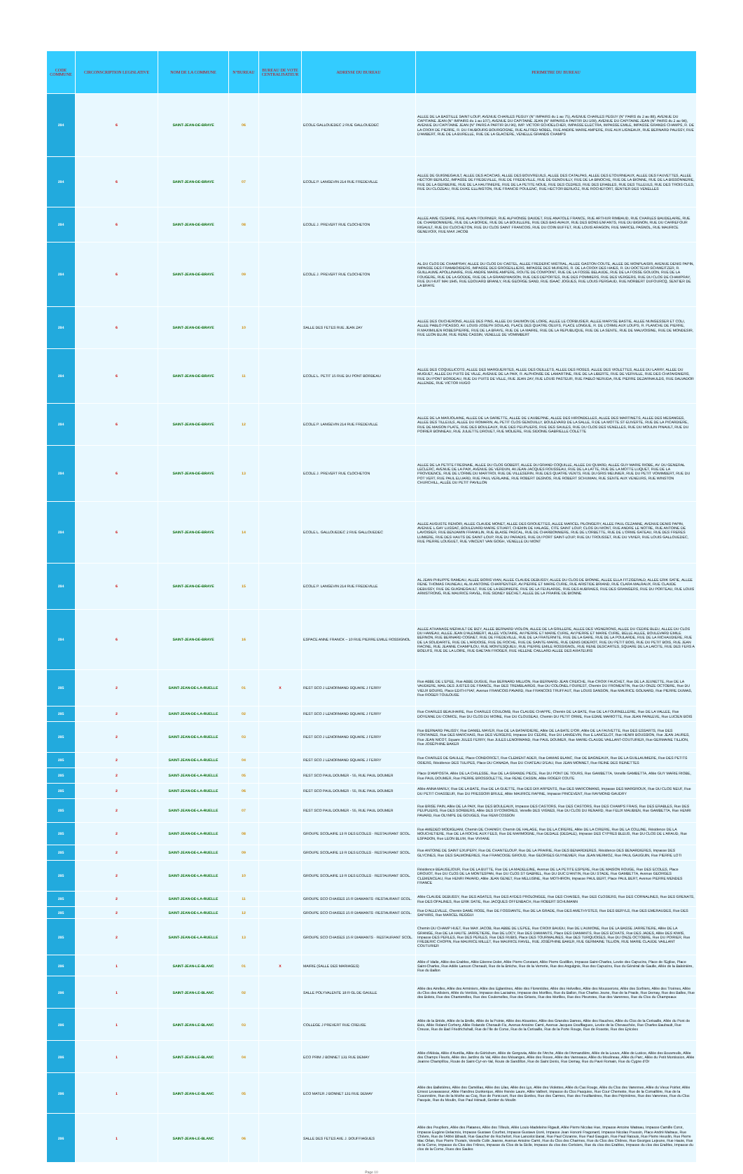| CODE COMMUNE | CIRCONSCRIPTION LEGISLATIVE | NOM DE LA COMMUNE | N°BUREAU | BUREAU DE VOTE CENTRALISATEUR | ADRESSE DU BUREAU | PERIMETRE DU BUREAU |
| --- | --- | --- | --- | --- | --- | --- |
| 284 | 6 | SAINT-JEAN-DE-BRAYE | 06 | | ECOLE GALLOUEDEC 2 RUE GALLOUEDEC | ALLEE DE LA BASTILLE SAINT-LOUP, AVENUE CHARLES PEGUY (N° IMPAIRS du 1 au 75), AVENUE CHARLES PEGUY (N° PAIRS du 2 au 88), AVENUE DU CAPITAINE JEAN (N° IMPAIRS du 1 au 107), AVENUE DU CAPITAINE JEAN (N° IMPAIRS A PARTIR DU 109), AVENUE DU CAPITAINE JEAN (N° PAIRS du 2 au 94), AVENUE DU CAPITAINE JEAN (N° PAIRS A PARTIR DU 96), IMP. VICTOR SCHOELCHER, IMPASSE ELECTRA, IMPASSE EMILE, IMPASSE GRANDS CHAMPS, R. DE LA CROIX DE PIERRE, R. DU FAUBOURG BOURGOGNE, RUE ALFRED NOBEL, RUE ANDRE MARIE AMPERE, RUE AUX LIGNEAUX, RUE BERNARD PALISSY, RUE D'AMBERT, RUE DE LA BURELLE, RUE DE LA GLACIERE, VENELLE GRANDS CHAMPS |
| 284 | 6 | SAINT-JEAN-DE-BRAYE | 07 | | ECOLE P. LANGEVIN 214 RUE FREDEVILLE | ALLEE DE GUIGNEGAULT, ALLEE DES ACACIAS, ALLEE DES BOUVREUILS, ALLEE DES CATALPAS, ALLEE DES ETOURNEAUX, ALLEE DES FAUVETTES, ALLEE HECTOR BERLIOZ, IMPASSE DE FREDEVILLE, RUE DE FREDEVILLE, RUE DE GENOUILLY, RUE DE LA BINOCHE, RUE DE LA BIONNE, RUE DE LA BISSONNERIE, RUE DE LA GERBERIE, RUE DE LA HAUTINIERE, RUE DE LA PETITE NOUE, RUE DES CEDRES, RUE DES ERABLES, RUE DES TILLEULS, RUE DES TROIS CLES, RUE DU CLOZEAU, RUE DUKE ELLINGTON, RUE FRANCIS POULENC, RUE HECTOR BERLIOZ, RUE ROCHEFORT, SENTIER DES VENELLES |
| 284 | 6 | SAINT-JEAN-DE-BRAYE | 08 | | ECOLE J. PREVERT RUE CLOCHETON | ALLEE AIME CESAIRE, RUE ALAIN FOURNIER, RUE ALPHONSE DAUDET, RUE ANATOLE FRANCE, RUE ARTHUR RIMBAUD, RUE CHARLES BAUDELAIRE, RUE DE CHARBONNIERE, RUE DE LA BORDE, RUE DE LA BOUILLERE, RUE DES BAS AVAUX, RUE DES BONS ENFANTS, RUE DU BIGNON, RUE DU CARREFOUR RIGAULT, RUE DU CLOCHETON, RUE DU CLOS SAINT FRANCOIS, RUE DU COIN BUFFET, RUE LOUIS ARAGON, RUE MARCEL PAGNOL, RUE MAURICE GENEVOIX, RUE MAX JACOB |
| 284 | 6 | SAINT-JEAN-DE-BRAYE | 09 | | ECOLE J. PREVERT RUE CLOCHETON | AL.DU CLOS DE CHAMPRAY, ALLEE DU CLOS DU CASTEL, ALLEE FREDERIC MISTRAL, ALLEE GASTON COUTE, ALLEE DE MONPLAISIR, AVENUE DENIS PAPIN, IMPASSE DES FRAMBOISIERS, IMPASSE DES GROSEILLIERS, IMPASSE DES MURIERS, R. DE LA CROIX DES HAIES, R. DU DOCTEUR SCHWEITZER, R. GUILLAUME APOLLINAIRE, RUE ANDRE MARIE AMPERE, ROUTE DE COMPOINT, RUE DE LA FOSSE BELAUDE, RUE DE LA FOSSE GOUJON, RUE DE LA FOUGERE, RUE DE LA GODDE, RUE DE LA GRAND'MAISON, RUE DES DEPORTES, RUE DES POMMIERS, RUE DES VERGERS, RUE DU CLOS DE CHAMPRAY, RUE DU HUIT MAI 1945, RUE EDOUARD BRANLY, RUE GEORGE SAND, RUE ISAAC JOGUES, RUE LOUIS PERGAUD, RUE NORBERT DUFOURCQ, SENTIER DE LA BRAYE |
| 284 | 6 | SAINT-JEAN-DE-BRAYE | 10 | | SALLE DES FETES RUE JEAN ZAY | ALLEE DES OUCHERONS, ALLEE DES PINS, ALLEE DU SAUMON DE LOIRE, ALLEE LE CORBUSIER, ALLEE MARYSE BASTIE, ALLEE NUNGESSER ET COLI, ALLEE PABLO PICASSO, AV. LOUIS-JOSEPH SOULAS, PLACE DES QUATRE OEUFS, PLACE LONGUE, R. DE L'ORME AUX LOUPS, R. PLANCHE DE PIERRE, R.MAXIMILIEN ROBESPIERRE, RUE DE LA BRAYE, RUE DE LA MAIRIE, RUE DE LA REPUBLIQUE, RUE DE LA SENTE, RUE DE MALVOISINE, RUE DE MONDESIR, RUE LEON BLUM, RUE RENE CASSIN, VENELLE DE VOMIMBERT |
| 284 | 6 | SAINT-JEAN-DE-BRAYE | 11 | | ECOLE L. PETIT 15 RUE DU PONT BORDEAU | ALLEE DES COQUELICOTS, ALLEE DES MARGUERITES, ALLEE DES OEILLETS, ALLEE DES ROSES, ALLEE DES VIOLETTES, ALLEE DU LARRY, ALLEE DU MUGUET, ALLEE DU PUITS DE VILLE, AVENUE DE LA PAIX, R. ALPHONSE DE LAMARTINE, RUE DE LA LIBERTE, RUE DE VERVILLE, RUE DES CHATAIGNIERS, RUE DU PONT BORDEAU, RUE DU PUITS DE VILLE, RUE JEAN ZAY, RUE LOUIS PASTEUR, RUE PABLO NERUDA, RUE PIERRE DEZARNAULDS, RUE SALVADOR ALLENDE, RUE VICTOR HUGO |
| 284 | 6 | SAINT-JEAN-DE-BRAYE | 12 | | ECOLE P. LANGEVIN 214 RUE FREDEVILLE | ALLEE DE LA MARJOLAINE, ALLEE DE LA SARIETTE, ALLEE DE L'AUBEPINE, ALLEE DES HIRONDELLES, ALLEE DES MARTINETS, ALLEE DES MESANGES, ALLEE DES TILLEULS, ALLEE DU ROMARIN, AL.PETIT CLOS GENOUILLY, BOULEVARD DE LA SALLE, R.DE LA MOTTE ST-EUVERTE, RUE DE LA PICARDIERE, RUE DE MAISON PLATE, RUE DES BOULEAUX, RUE DES PEUPLIERS, RUE DES SAULES, RUE DU CLOS DES VENELLES, RUE DU MOULIN PINAULT, RUE DU POIRIER BONNEAU, RUE JULIETTE DROUET, RUE MOLIERE, RUE SIDONIE GABRIELLE COLETTE |
| 284 | 6 | SAINT-JEAN-DE-BRAYE | 13 | | ECOLE J. PREVERT RUE CLOCHETON | ALLEE DE LA PETITE FRESNAIE, ALLEE DU CLOS GOBERT, ALLEE DU GRAND COQUILLE, ALLEE DU QUIARD, ALLEE GUY-MARIE RIOBE, AV. DU GENERAL LECLERC, AVENUE DE LA PAIX, AVENUE DE VERDUN, AV.JEAN-JACQUES ROUSSEAU, RUE DE LA LATTE, RUE DE LA MOTTE LUQUET, RUE DE LA PROVIDENCE, RUE DE L'ORME DU MARTROI, RUE DE VILLESERIN, RUE DES QUATRE VENTS, RUE DU GRIS MEUNIER, RUE DU PETIT VOMIMBERT, RUE DU POT VERT, RUE PAUL ELUARD, RUE PAUL VERLAINE, RUE ROBERT DESNOS, RUE ROBERT SCHUMAN, RUE SENTE AUX VENEURS, RUE WINSTON CHURCHILL, ALLÉE DU PETIT PAVILLON |
| 284 | 6 | SAINT-JEAN-DE-BRAYE | 14 | | ECOLE L. GALLOUEDEC 2 RUE GALLOUEDEC | ALLEE AUGUSTE RENOIR, ALLEE CLAUDE MONET, ALLEE DES GROUETTES, ALLEE MARCEL PILONGERY, ALLEE PAUL CEZANNE, AVENUE DENIS PAPIN, AVENUE L.GAY LUSSAC, BOULEVARD MARIE STUART, CHEMIN DE HALAGE, CITE SAINT LOUP, CLOS DU MONT, RUE ANDRE LE NOTRE, RUE ANTOINE DE LAVOISIER, RUE BENJAMIN FRANKLIN, RUE BLAISE PASCAL, RUE DE CHARBONNIERE, RUE DE L'ORBETTE, RUE DE L'ORME GATEAU, RUE DES FRERES LUMIERE, RUE DES HAUTS DE SAINT-LOUP, RUE DU PARADIS, RUE DU PORT SAINT-LOUP, RUE DU TROUSSET, RUE DU VIVIER, RUE LOUIS GALLOUEDEC, RUE PIERRE LOUGUET, RUE VINCENT VAN GOGH, VENELLE DU MONT |
| 284 | 6 | SAINT-JEAN-DE-BRAYE | 15 | | ECOLE P. LANGEVIN 214 RUE FREDEVILLE | AL.JEAN-PHILIPPE RAMEAU, ALLEE BORIS VIAN, ALLEE CLAUDE DEBUSSY, ALLEE DU CLOS DE BIONNE, ALLEE ELLA FITZGERALD, ALLEE ERIK SATIE, ALLEE RENE THOMAS FAUNEAU, AL.M.ANTOINE CHARPENTIER, AV.PIERRE ET MARIE CURIE, RUE ARISTIDE BRIAND, RUE CLARA MALRAUX, RUE CLAUDE DEBUSSY, RUE DE GUIGNEGAULT, RUE DE LA BEDINIERE, RUE DE LA FEUILARDE, RUE DES AUBRAIES, RUE DES GRANGERS, RUE DU PORTEAU, RUE LOUIS ARMSTRONG, RUE MAURICE RAVEL, RUE SIDNEY BECHET, ALLEE DE LA PRAIRIE DE BIONNE |
| 284 | 6 | SAINT-JEAN-DE-BRAYE | 16 | | ESPACE ANNE FRANCK – 10 RUE PIERRE EMILE ROSSIGNOL | ALLEE ATHANASE MERAULT DE BIZY, ALLEE BERNARD VIOLON, ALLEE DE LA GRILLERE, ALLEE DES VIGNERONS, ALLEE DU CEDRE BLEU, ALLEE DU CLOS DU HAMEAU, ALLEE JEAN D'ALEMBERT, ALLEE VOLTAIRE, AV.PIERRE ET MARIE CURIE, AV.PIERRE ET MARIE CURIE, BELLE ALLEE, BOULEVARD EMILE BERNON, RUE BERNARD COGNET, RUE DE FREDEVILLE, RUE DE LA FRATERNITE, RUE DE LA GARE, RUE DE LA POULARDE, RUE DE LA RICHAUDIERE, RUE DE LA SOLIDARITE, RUE DE L'ARDOISE, RUE DE ROCHE, RUE DE SAINTE-MARIE, RUE DENIS DIDEROT, RUE DU PETIT BOIS, RUE DU PETIT BOIS, RUE JEAN RACINE, RUE JEANNE CHAMPILOU, RUE MONTESQUIEU, RUE PIERRE EMILE ROSSIGNOL, RUE RENE DESCARTES, SQUARE DE LA LAICITE, RUE DES FERS A BOEUFS, RUE DE LA LOIRE, RUE GAETAN FROGER, RUE HELENE CAILLARD ALLEE DES AVIATEURS |
| 285 | 2 | SAINT-JEAN-DE-LA-RUELLE | 01 | X | REST SCO J LENORMAND SQUARE J FERRY | Rue ABBE DE L'EPEE, Rue ABBE DUGUE, Rue BERNARD MILLION, Rue BERNARD-JEAN CREICHE, Rue CROIX FAUCHET, Rue DE LA JEUNETTE, Rue DE LA VAUDIERE, MAIL DES JUSTES DE FRANCE, Rue DES TREMBLAIRDS, Rue DU COLONEL FOUREST, Chemin DU FROMENTIN, Rue DU ONZE OCTOBRE, Rue DU VIEUX BOURG, Place EDITH PIAF, Avenue FRANCOIS PAVARD, Rue FRANCOIS TRUFFAUT, Rue LOUIS SANSON, Rue MAURICE GOLNARD, Rue PIERRE DUMAS, Rue ROGER TOULOUSE |
| 285 | 2 | SAINT-JEAN-DE-LA-RUELLE | 02 | | REST SCO J LENORMAND SQUARE J FERRY | Rue CHARLES BEAUHAIRE, Rue CHARLES COULOMB, Rue CLAUDE CHAPPE, Chemin DE LA BATE, Rue DE LA FOURNELLERIE, Rue DE LA VALLEE, Rue DOYENNE DU COMICE, Rue DU CLOS DU MOINE, Rue DU CLOUSEAU, Chemin DU PETIT ORME, Rue EDME MARIOTTE, Rue JEAN PAINLEVE, Rue LUCIEN BOIS |
| 285 | 2 | SAINT-JEAN-DE-LA-RUELLE | 03 | | REST SCO J LENORMAND SQUARE J FERRY | Rue BERNARD PALISSY, Rue DANIEL MAYER, Rue DE LA BATARDIERE, Allée DE LA BATE D'OR, Allée DE LA FAUVETTE, Rue DES ESSARTS, Rue DES FONTAINES, Rue DES MARCHAIS, Rue DES VERGERS, Impasse DU CEDRE, Rue DU LANGEVIN, Rue E.LANCELOT, Rue HENRI BOUSSION, Rue JEAN JAURES, Rue JEAN NICOT, Square JULES FERRY, Rue JULES LENORMAND, Rue PAUL DOUMER, Rue MARIE-CLAUDE VAILLANT-COUTURIER, Rue GERMAINE TILLION, Rue JOSÉPHINE BAKER |
| 285 | 2 | SAINT-JEAN-DE-LA-RUELLE | 04 | | REST SCO J LENORMAND SQUARE J FERRY | Rue CHARLES DE GAULLE, Place CONDORCET, Rue CLEMENT ADER, Rue DAMAS BLANC, Rue DE BAGNEAUX, Rue DE LA GUILLAUMIERE, Rue DES PETITS OSIERS, Résidence DES TULIPES, Place DU CANADA, Rue DU CHATEAU D'EAU, Rue JEAN MONNET, Rue REINE DES REINETTES |
| 285 | 2 | SAINT-JEAN-DE-LA-RUELLE | 05 | | REST SCO PAUL DOUMER - 55, RUE PAUL DOUMER | Place D'AMPOSTA, Allée DE LA CHILESSE, Rue DE LA GRANDE PIECE, Rue DU PONT DE TOURS, Rue GAMBETTA, Venelle GAMBETTA, Allée GUY MARIE RIOBE, Rue PAUL DOUMER, Rue PIERRE BROSSOLETTE, Rue RENE CASSIN, Allée ROGER COUTE |
| 285 | 2 | SAINT-JEAN-DE-LA-RUELLE | 06 | | REST SCO PAUL DOUMER - 55, RUE PAUL DOUMER | Allée ANNA MARLY, Rue DE LA BATE, Rue DE LA GUETTE, Rue DES DIX ARPENTS, Rue DES MARCOMANS, Impasse DES MARGROUX, Rue DU CLOS NEUF, Rue DU PETIT CHASSEUR, Rue DU PRESSOIR BRULE, Allée MAURICE RAPINE, Impasse PINCEVENT, Rue RAYMOND GAUDRY |
| 285 | 2 | SAINT-JEAN-DE-LA-RUELLE | 07 | | REST SCO PAUL DOUMER - 55, RUE PAUL DOUMER | Rue BRISE PAIN, Allée DE LA PAIX, Rue DES BOULEAUX, Impasse DES CASTORS, Rue DES CASTORS, Rue DES CHAMPS FRAIS, Rue DES ERABLES, Rue DES PEUPLIERS, Rue DES SORBIERS, Allée DES SYCOMORES, Venelle DES VIGNES, Rue DU CLOS DU RENARD, Rue FELIX MAUBIEN, Rue GAMBETTA, Rue HENRI PAVARD, Rue OLYMPE DE GOUGES, Rue REMI COSSON |
| 285 | 2 | SAINT-JEAN-DE-LA-RUELLE | 08 | | GROUPE SCOLAIRE 13 R DES ECOLES - RESTAURANT SCOL. | Rue AMEDEO MODIGLIANI, Chemin DE CHAINGY, Chemin DE HALAGE, Rue DE LA CIRERIE, Allée DE LA CIRERIE, Rue DE LA COLLINE, Résidence DE LA MOUCHETIERE, Rue DE LA ROCHE AUX FEES, Rue DE MARMOGNE, Rue DEDALE (DEDALE), Impasse DES CYPRES BLEUS, Rue DU CLOS DE L'ARAUD, Rue ESPADON, Rue LEON BLUM, Rue VIVIANE |
| 285 | 2 | SAINT-JEAN-DE-LA-RUELLE | 09 | | GROUPE SCOLAIRE 13 R DES ECOLES - RESTAURANT SCOL. | Rue ANTOINE DE SAINT EXUPERY, Rue DE CHANTELOUP, Rue DE LA PRAIRIE, Rue DES BENARDIERES, Résidence DES BENARDIERES, Impasse DES GLYCINES, Rue DES SALMONERIES, Rue FRANCOISE GIROUD, Rue GEORGES GUYNEMER, Rue JEAN MERMOZ, Rue PAUL GAUGUIN, Rue PIERRE LOTI |
| 285 | 2 | SAINT-JEAN-DE-LA-RUELLE | 10 | | GROUPE SCOLAIRE 13 R DES ECOLES - RESTAURANT SCOL. | Résidence BEAUSEJOUR, Rue DE LA BUTTE, Rue DE LA MADELEINE, Avenue DE LA PETITE ESPERE, Rue DE MAISON ROUGE, Rue DES ECOLES, Place DROUOT, Rue DU CLOS DE LA MONTESPAN, Rue DU CLOS ST GABRIEL, Rue DU DUC D'ANTIN, Rue DU STADE, Rue GAMBETTA, Avenue GEORGES CLEMENCEAU, Rue HENRI PAVARD, Allée JEAN GENET, Rue MELUSINE, Rue MOTHIRON, Impasse PAUL BERT, Place PAUL BERT, Avenue PIERRE MENDES FRANCE |
| 285 | 2 | SAINT-JEAN-DE-LA-RUELLE | 11 | | GROUPE SCO CHAISES 15 R DIAMANTS -RESTAURANT SCOL. | Allée CLAUDE DEBUSSY, Rue DES AGATES, Rue DES AYDES PROLONGEE, Rue DES CHAISES, Rue DES CLOSIERS, Rue DES CORNALINES, Rue DES GRENATS, Rue DES OPALINES, Rue ERIK SATIE, Rue JACQUES OFFENBACH, Rue ROBERT SCHUMANN |
| 285 | 2 | SAINT-JEAN-DE-LA-RUELLE | 12 | | GROUPE SCO CHAISES 15 R DIAMANTS -RESTAURANT SCOL. | Rue D'ALLEVILLE, Chemin DAME ROSE, Rue DE FOSSIANTE, Rue DE LA GRADE, Rue DES AMETHYSTES, Rue DES BERYLS, Rue DES EMERAUDES, Rue DES SAPHIRS, Rue MARCEL REGGUI |
| 285 | 2 | SAINT-JEAN-DE-LA-RUELLE | 13 | | GROUPE SCO CHAISES 15 R DIAMANTS - RESTAURANT SCOL. | Chemin DU CHAMP HUET, Rue MAX JACOB, Rue ABBE DE L'EPEE, Rue CROIX BAUDU, Rue DE L'AUMONE, Rue DE LA BASSE JARRETIERE, Allée DE LA GRANGE, Rue DE LA HAUTE JARRETIERE, Rue DE LOCY, Rue DES DIAMANTS, Place DES DIAMANTS, Rue DES ECHATS, Rue DES JADES, Allée DES KIWIS, Impasse DES PERLES, Rue DES PERLES, Rue DES RUBIS, Place DES TOURMALINES, Rue DES TURQUOISES, Rue DU ONZE OCTOBRE, Rue DU POIRIER, Rue FREDERIC CHOPIN, Rue MAURICE MILLET, Rue MAURICE RAVEL, RUE JOSÉPHINE BAKER, RUE GERMAINE TILLION, RUE MARIE CLAUDE VAILLANT COUTURIER |
| 286 | 1 | SAINT-JEAN-LE-BLANC | 01 | X | MAIRIE (SALLE DES MARIAGES) | Allée d' Idalie, Allée des Erables, Allée Etienne Dolet, Allée Pierre Constant, Allée Pierre Godillon, Impasse Saint-Charles, Levée des Capucins, Place de l'Eglise, Place Saint-Charles, Rue Adèle Lanson Chenault, Rue de la Brèche, Rue de la Verrerie, Rue des Angulgnis, Rue des Capucins, Rue du Général de Gaulle, Allée de la Baleinière, Rue du Ballon |
| 286 | 1 | SAINT-JEAN-LE-BLANC | 02 | | SALLE POLYVALENTE 18 R GL DE GAULLE | Allée des Airelles, Allée des Arminiers, Allée des Eglantines, Allée des Florentides, Allée des Helvelles, Allée des Mousserons, Allée des Sorbiers, Allée des Troènes, Allée du Clos des Alisiers, Allée du Verdois, Impasse des Lactaires, Impasse des Morilles, Rue du Ballon, Rue Charles Jeune, Rue de la Prasle, Rue Demay, Rue des Balles, Rue des Bolets, Rue des Chanterelles, Rue des Coulemelles, Rue des Grisets, Rue des Morilles, Rue des Pleurotes, Rue des Varennes, Rue du Clos du Champeaux |
| 286 | 1 | SAINT-JEAN-LE-BLANC | 03 | | COLLEGE J PREVERT RUE CREUSE | Allée de la Brède, Allée de la Brelle, Allée de la Pointe, Allée des Alouettes, Allée des Grandes Dames, Allée des Rauches, Allée du Clos de la Cerisaille, Allée du Pont de Bois, Allée Roland Corbery, Allée Rolande Chenault-Fix, Avenue Antoine Carré, Avenue Jacques Douffiagues, Levée de la Chevauchée, Rue Charles Baubault, Rue Creuse, Rue de Bad Friedrichshall, Rue de l'Ile de Corse, Rue de la Cerisaille, Rue de la Porte Rouge, Rue de Rosette, Rue des Epicées |
| 286 | 1 | SAINT-JEAN-LE-BLANC | 04 | | ECO PRIM J BONNET 131 RUE DEMAY | Allée d'Alésia, Allée d'Aurélia, Allée du Gérisburn, Allée de Gergovia, Allée de l'Arche, Allée de l'Armandière, Allée de la Louve, Allée de Lutèce, Allée des Bouvreuils, Allée des Champs Fleuris, Allée des Jardins du Val, Allée des Mésanges, Allée des Roses, Allée des Vanneaux, Allée du Moulineau, Allée du Parc, Allée du Petit Montission, Allée Jeanne Champillou, Route de Saint-Cyr-en-Val, Route de Sandillon, Rue de Saint Denis, Rue Demay, Rue du Pavé Romain, Rue du Cygne d'Or |
| 286 | 1 | SAINT-JEAN-LE-BLANC | 05 | | ECO MATER J BONNET 131 RUE DEMAY | Allée des Balletières, Allée des Camélias, Allée des Lilas, Allée des Lys, Allée des Violettes, Allée du Cas Rouge, Allée du Clos des Varennes, Allée du Vieux Poirier, Allée Ernest Levavasseur, Allée Flandres Dunkerque, Allée Renée Laure, Allée Valbert, Impasse du Clos Pasquies, Rue Cour Chemette, Rue de la Cornaillère, Rue de la Cosonnière, Rue de la Mothe au Coq, Rue de Pontcourt, Rue des Bordes, Rue des Carmes, Rue des Feuillantines, Rue des Pépinières, Rue des Varennes, Rue du Clos Pasquie, Rue du Moulin, Rue Paul Hérault, Sentier du Moulin |
| 286 | 1 | SAINT-JEAN-LE-BLANC | 06 | | SALLE DES FETES AVE J. DOUFFIAGUES | Allée des Peupliers, Allée des Platanes, Allée des Tilleuls, Allée Louis-Madeleine Rigault, Allée Pierre Nicolas Hue, Impasse Antoine Watteau, Impasse Camille Corot, Impasse Eugène Delacroix, Impasse Gustave Courbet, Impasse Gustave Doré, Impasse Jean Honoré Fragonard, Impasse Nicolas Poussin, Place André Malraux, Rue Chèvre, Rue de l'Abbé Bibault, Rue Gaucher de Rochefort, Rue Lancelot Barat, Rue Paul Cézanne, Rue Paul Gauguin, Rue Paul Ratouis, Rue Pierre Heuslin, Rue Pierre Mac Orlan, Rue Pierre Thorain, Venelle Colin Jeanne, Avenue Antoine Carré, Rue du Clos des Charmes, Rue du Clos des Chênes, Rue Georges Lejeune, Rue Haute, Rue de la Corne, Impasse du Clos des Frênes, Impasse du Clos de la Sicile, Impasse du clos des Cerisiers, Rue du clos des Erables, Impasse du clos des Erables, Impasse du clos de la Corne, Rues des Saules |
Page 10